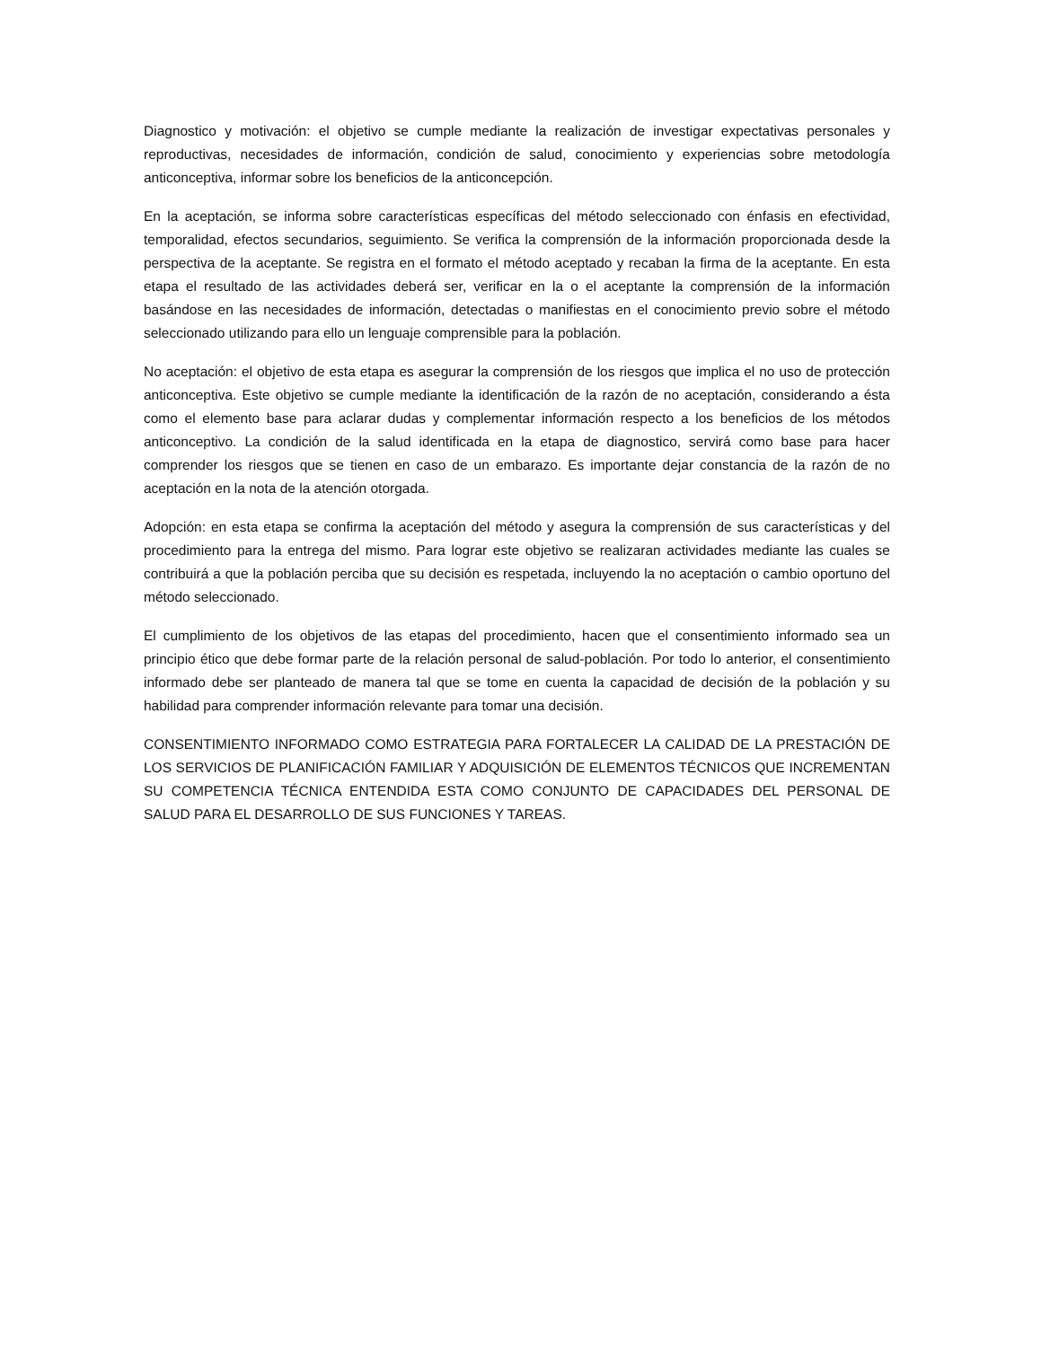Diagnostico y motivación: el objetivo se cumple mediante la realización de investigar expectativas personales y reproductivas, necesidades de información, condición de salud, conocimiento y experiencias sobre metodología anticonceptiva, informar sobre los beneficios de la anticoncepción.
En la aceptación, se informa sobre características específicas del método seleccionado con énfasis en efectividad, temporalidad, efectos secundarios, seguimiento. Se verifica la comprensión de la información proporcionada desde la perspectiva de la aceptante. Se registra en el formato el método aceptado y recaban la firma de la aceptante. En esta etapa el resultado de las actividades deberá ser, verificar en la o el aceptante la comprensión de la información basándose en las necesidades de información, detectadas o manifiestas en el conocimiento previo sobre el método seleccionado utilizando para ello un lenguaje comprensible para la población.
No aceptación: el objetivo de esta etapa es asegurar la comprensión de los riesgos que implica el no uso de protección anticonceptiva. Este objetivo se cumple mediante la identificación de la razón de no aceptación, considerando a ésta como el elemento base para aclarar dudas y complementar información respecto a los beneficios de los métodos anticonceptivo. La condición de la salud identificada en la etapa de diagnostico, servirá como base para hacer comprender los riesgos que se tienen en caso de un embarazo. Es importante dejar constancia de la razón de no aceptación en la nota de la atención otorgada.
Adopción: en esta etapa se confirma la aceptación del método y asegura la comprensión de sus características y del procedimiento para la entrega del mismo. Para lograr este objetivo se realizaran actividades mediante las cuales se contribuirá a que la población perciba que su decisión es respetada, incluyendo la no aceptación o cambio oportuno del método seleccionado.
El cumplimiento de los objetivos de las etapas del procedimiento, hacen que el consentimiento informado sea un principio ético que debe formar parte de la relación personal de salud-población. Por todo lo anterior, el consentimiento informado debe ser planteado de manera tal que se tome en cuenta la capacidad de decisión de la población y su habilidad para comprender información relevante para tomar una decisión.
CONSENTIMIENTO INFORMADO COMO ESTRATEGIA PARA FORTALECER LA CALIDAD DE LA PRESTACIÓN DE LOS SERVICIOS DE PLANIFICACIÓN FAMILIAR Y ADQUISICIÓN DE ELEMENTOS TÉCNICOS QUE INCREMENTAN SU COMPETENCIA TÉCNICA ENTENDIDA ESTA COMO CONJUNTO DE CAPACIDADES DEL PERSONAL DE SALUD PARA EL DESARROLLO DE SUS FUNCIONES Y TAREAS.